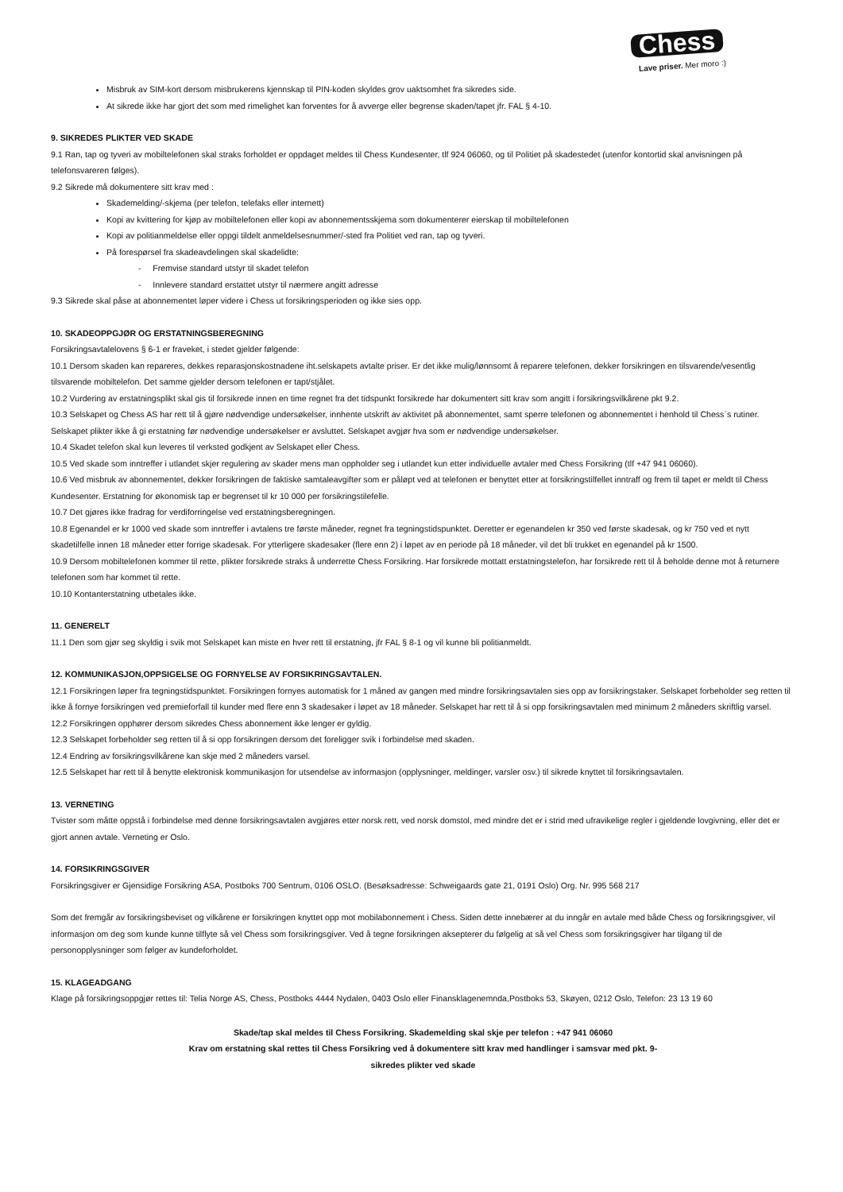Chess
Lave priser. Mer moro :)
Misbruk av SIM-kort dersom misbrukerens kjennskap til PIN-koden skyldes grov uaktsomhet fra sikredes side.
At sikrede ikke har gjort det som med rimelighet kan forventes for å avverge eller begrense skaden/tapet jfr. FAL § 4-10.
9. SIKREDES PLIKTER VED SKADE
9.1 Ran, tap og tyveri av mobiltelefonen skal straks forholdet er oppdaget meldes til Chess Kundesenter, tlf 924 06060, og til Politiet på skadestedet (utenfor kontortid skal anvisningen på telefonsvareren følges).
9.2 Sikrede må dokumentere sitt krav med :
Skademelding/-skjema (per telefon, telefaks eller internett)
Kopi av kvittering for kjøp av mobiltelefonen eller kopi av abonnementsskjema som dokumenterer eierskap til mobiltelefonen
Kopi av politianmeldelse eller oppgi tildelt anmeldelsesnummer/-sted fra Politiet ved ran, tap og tyveri.
På forespørsel fra skadeavdelingen skal skadelidte:
- Fremvise standard utstyr til skadet telefon
- Innlevere standard erstattet utstyr til nærmere angitt adresse
9.3 Sikrede skal påse at abonnementet løper videre i Chess ut forsikringsperioden og ikke sies opp.
10. SKADEOPPGJØR OG ERSTATNINGSBEREGNING
Forsikringsavtalelovens § 6-1 er fraveket, i stedet gjelder følgende:
10.1 Dersom skaden kan repareres, dekkes reparasjonskostnadene iht.selskapets avtalte priser. Er det ikke mulig/lønnsomt å reparere telefonen, dekker forsikringen en tilsvarende/vesentlig tilsvarende mobiltelefon. Det samme gjelder dersom telefonen er tapt/stjålet.
10.2 Vurdering av erstatningsplikt skal gis til forsikrede innen en time regnet fra det tidspunkt forsikrede har dokumentert sitt krav som angitt i forsikringsvilkårene pkt 9.2.
10.3 Selskapet og Chess AS har rett til å gjøre nødvendige undersøkelser, innhente utskrift av aktivitet på abonnementet, samt sperre telefonen og abonnementet i henhold til Chess`s rutiner. Selskapet plikter ikke å gi erstatning før nødvendige undersøkelser er avsluttet. Selskapet avgjør hva som er nødvendige undersøkelser.
10.4 Skadet telefon skal kun leveres til verksted godkjent av Selskapet eller Chess.
10.5 Ved skade som inntreffer i utlandet skjer regulering av skader mens man oppholder seg i utlandet kun etter individuelle avtaler med Chess Forsikring (tlf +47 941 06060).
10.6 Ved misbruk av abonnementet, dekker forsikringen de faktiske samtaleavgifter som er påløpt ved at telefonen er benyttet etter at forsikringstilfellet inntraff og frem til tapet er meldt til Chess Kundesenter. Erstatning for økonomisk tap er begrenset til kr 10 000 per forsikringstilefelle.
10.7 Det gjøres ikke fradrag for verdiforringelse ved erstatningsberegningen.
10.8 Egenandel er kr 1000 ved skade som inntreffer i avtalens tre første måneder, regnet fra tegningstidspunktet. Deretter er egenandelen kr 350 ved første skadesak, og kr 750 ved et nytt skadetilfelle innen 18 måneder etter forrige skadesak. For ytterligere skadesaker (flere enn 2) i løpet av en periode på 18 måneder, vil det bli trukket en egenandel på kr 1500.
10.9 Dersom mobiltelefonen kommer til rette, plikter forsikrede straks å underrette Chess Forsikring. Har forsikrede mottatt erstatningstelefon, har forsikrede rett til å beholde denne mot å returnere telefonen som har kommet til rette.
10.10 Kontanterstatning utbetales ikke.
11. GENERELT
11.1 Den som gjør seg skyldig i svik mot Selskapet kan miste en hver rett til erstatning, jfr FAL § 8-1 og vil kunne bli politianmeldt.
12. KOMMUNIKASJON,OPPSIGELSE OG FORNYELSE AV FORSIKRINGSAVTALEN.
12.1 Forsikringen løper fra tegningstidspunktet. Forsikringen fornyes automatisk for 1 måned av gangen med mindre forsikringsavtalen sies opp av forsikringstaker. Selskapet forbeholder seg retten til ikke å fornye forsikringen ved premieforfall til kunder med flere enn 3 skadesaker i løpet av 18 måneder. Selskapet har rett til å si opp forsikringsavtalen med minimum 2 måneders skriftlig varsel.
12.2 Forsikringen opphører dersom sikredes Chess abonnement ikke lenger er gyldig.
12.3 Selskapet forbeholder seg retten til å si opp forsikringen dersom det foreligger svik i forbindelse med skaden.
12.4 Endring av forsikringsvilkårene kan skje med 2 måneders varsel.
12.5 Selskapet har rett til å benytte elektronisk kommunikasjon for utsendelse av informasjon (opplysninger, meldinger, varsler osv.) til sikrede knyttet til forsikringsavtalen.
13. VERNETING
Tvister som måtte oppstå i forbindelse med denne forsikringsavtalen avgjøres etter norsk rett, ved norsk domstol, med mindre det er i strid med ufravikelige regler i gjeldende lovgivning, eller det er gjort annen avtale. Verneting er Oslo.
14. FORSIKRINGSGIVER
Forsikringsgiver er Gjensidige Forsikring ASA, Postboks 700 Sentrum, 0106 OSLO. (Besøksadresse: Schweigaards gate 21, 0191 Oslo) Org. Nr. 995 568 217
Som det fremgår av forsikringsbeviset og vilkårene er forsikringen knyttet opp mot mobilabonnement i Chess. Siden dette innebærer at du inngår en avtale med både Chess og forsikringsgiver, vil informasjon om deg som kunde kunne tilflyte så vel Chess som forsikringsgiver. Ved å tegne forsikringen aksepterer du følgelig at så vel Chess som forsikringsgiver har tilgang til de personopplysninger som følger av kundeforholdet.
15. KLAGEADGANG
Klage på forsikringsoppgjør rettes til: Telia Norge AS, Chess, Postboks 4444 Nydalen, 0403 Oslo eller Finansklagenemnda,Postboks 53, Skøyen, 0212 Oslo, Telefon: 23 13 19 60
Skade/tap skal meldes til Chess Forsikring. Skademelding skal skje per telefon : +47 941 06060
Krav om erstatning skal rettes til Chess Forsikring ved å dokumentere sitt krav med handlinger i samsvar med pkt. 9-
sikredes plikter ved skade